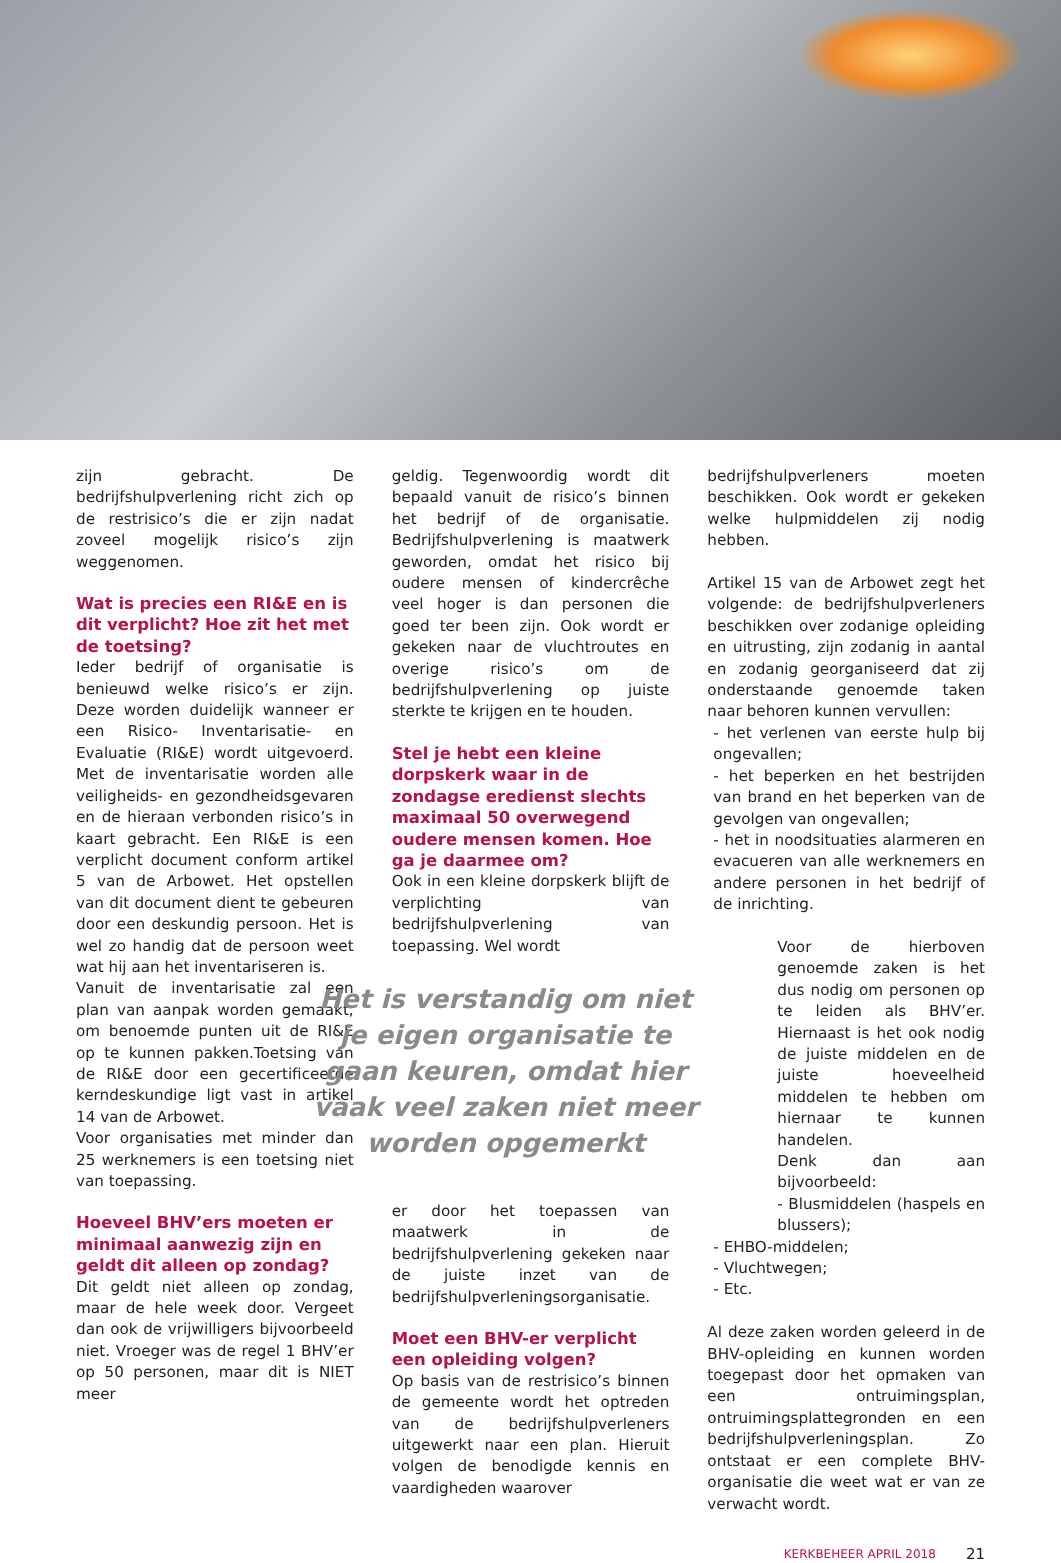zijn gebracht. De bedrijfshulpverlening richt zich op de restrisico’s die er zijn nadat zoveel mogelijk risico’s zijn weggenomen.
Wat is precies een RI&E en is dit verplicht? Hoe zit het met de toetsing?
Ieder bedrijf of organisatie is benieuwd welke risico’s er zijn. Deze worden duidelijk wanneer er een Risico- Inventarisatie- en Evaluatie (RI&E) wordt uitgevoerd. Met de inventarisatie worden alle veiligheids- en gezondheidsgevaren en de hieraan verbonden risico’s in kaart gebracht. Een RI&E is een verplicht document conform artikel 5 van de Arbowet. Het opstellen van dit document dient te gebeuren door een deskundig persoon. Het is wel zo handig dat de persoon weet wat hij aan het inventariseren is.
Vanuit de inventarisatie zal een plan van aanpak worden gemaakt, om benoemde punten uit de RI&E op te kunnen pakken.Toetsing van de RI&E door een gecertificeerde kerndeskundige ligt vast in artikel 14 van de Arbowet.
Voor organisaties met minder dan 25 werknemers is een toetsing niet van toepassing.
Hoeveel BHV’ers moeten er minimaal aanwezig zijn en geldt dit alleen op zondag?
Dit geldt niet alleen op zondag, maar de hele week door. Vergeet dan ook de vrijwilligers bijvoorbeeld niet. Vroeger was de regel 1 BHV’er op 50 personen, maar dit is NIET meer
geldig. Tegenwoordig wordt dit bepaald vanuit de risico’s binnen het bedrijf of de organisatie. Bedrijfshulpverlening is maatwerk geworden, omdat het risico bij oudere mensen of kindercrêche veel hoger is dan personen die goed ter been zijn. Ook wordt er gekeken naar de vluchtroutes en overige risico’s om de bedrijfshulpverlening op juiste sterkte te krijgen en te houden.
Stel je hebt een kleine dorpskerk waar in de zondagse eredienst slechts maximaal 50 overwegend oudere mensen komen. Hoe ga je daarmee om?
Ook in een kleine dorpskerk blijft de verplichting van bedrijfshulpverlening van toepassing. Wel wordt
Het is verstandig om niet je eigen organisatie te gaan keuren, omdat hier vaak veel zaken niet meer worden opgemerkt
er door het toepassen van maatwerk in de bedrijfshulpverlening gekeken naar de juiste inzet van de bedrijfshulpverleningsorganisatie.
Moet een BHV-er verplicht een opleiding volgen?
Op basis van de restrisico’s binnen de gemeente wordt het optreden van de bedrijfshulpverleners uitgewerkt naar een plan. Hieruit volgen de benodigde kennis en vaardigheden waarover
bedrijfshulpverleners moeten beschikken. Ook wordt er gekeken welke hulpmiddelen zij nodig hebben.
Artikel 15 van de Arbowet zegt het volgende: de bedrijfshulpverleners beschikken over zodanige opleiding en uitrusting, zijn zodanig in aantal en zodanig georganiseerd dat zij onderstaande genoemde taken naar behoren kunnen vervullen:
- het verlenen van eerste hulp bij ongevallen;
- het beperken en het bestrijden van brand en het beperken van de gevolgen van ongevallen;
- het in noodsituaties alarmeren en evacueren van alle werknemers en andere personen in het bedrijf of de inrichting.
Voor de hierboven genoemde zaken is het dus nodig om personen op te leiden als BHV’er. Hiernaast is het ook nodig de juiste middelen en de juiste hoeveelheid middelen te hebben om hiernaar te kunnen handelen.
Denk dan aan bijvoorbeeld:
- Blusmiddelen (haspels en blussers);
- EHBO-middelen;
- Vluchtwegen;
- Etc.
Al deze zaken worden geleerd in de BHV-opleiding en kunnen worden toegepast door het opmaken van een ontruimingsplan, ontruimingsplattegronden en een bedrijfshulpverleningsplan. Zo ontstaat er een complete BHV-organisatie die weet wat er van ze verwacht wordt.
KERKBEHEER APRIL 2018 21